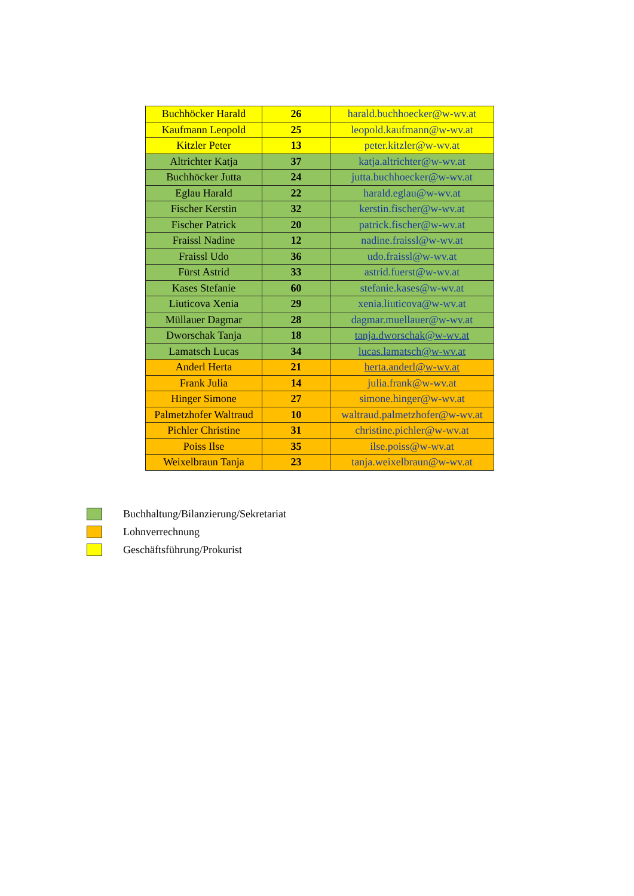| Buchhöcker Harald | 26 | harald.buchhoecker@w-wv.at |
| Kaufmann Leopold | 25 | leopold.kaufmann@w-wv.at |
| Kitzler Peter | 13 | peter.kitzler@w-wv.at |
| Altrichter Katja | 37 | katja.altrichter@w-wv.at |
| Buchhöcker Jutta | 24 | jutta.buchhoecker@w-wv.at |
| Eglau Harald | 22 | harald.eglau@w-wv.at |
| Fischer Kerstin | 32 | kerstin.fischer@w-wv.at |
| Fischer Patrick | 20 | patrick.fischer@w-wv.at |
| Fraissl Nadine | 12 | nadine.fraissl@w-wv.at |
| Fraissl Udo | 36 | udo.fraissl@w-wv.at |
| Fürst Astrid | 33 | astrid.fuerst@w-wv.at |
| Kases Stefanie | 60 | stefanie.kases@w-wv.at |
| Liuticova Xenia | 29 | xenia.liuticova@w-wv.at |
| Müllauer Dagmar | 28 | dagmar.muellauer@w-wv.at |
| Dworschak Tanja | 18 | tanja.dworschak@w-wv.at |
| Lamatsch Lucas | 34 | lucas.lamatsch@w-wv.at |
| Anderl Herta | 21 | herta.anderl@w-wv.at |
| Frank Julia | 14 | julia.frank@w-wv.at |
| Hinger Simone | 27 | simone.hinger@w-wv.at |
| Palmetzhofer Waltraud | 10 | waltraud.palmetzhofer@w-wv.at |
| Pichler Christine | 31 | christine.pichler@w-wv.at |
| Poiss Ilse | 35 | ilse.poiss@w-wv.at |
| Weixelbraun Tanja | 23 | tanja.weixelbraun@w-wv.at |
Buchhaltung/Bilanzierung/Sekretariat
Lohnverrechnung
Geschäftsführung/Prokurist